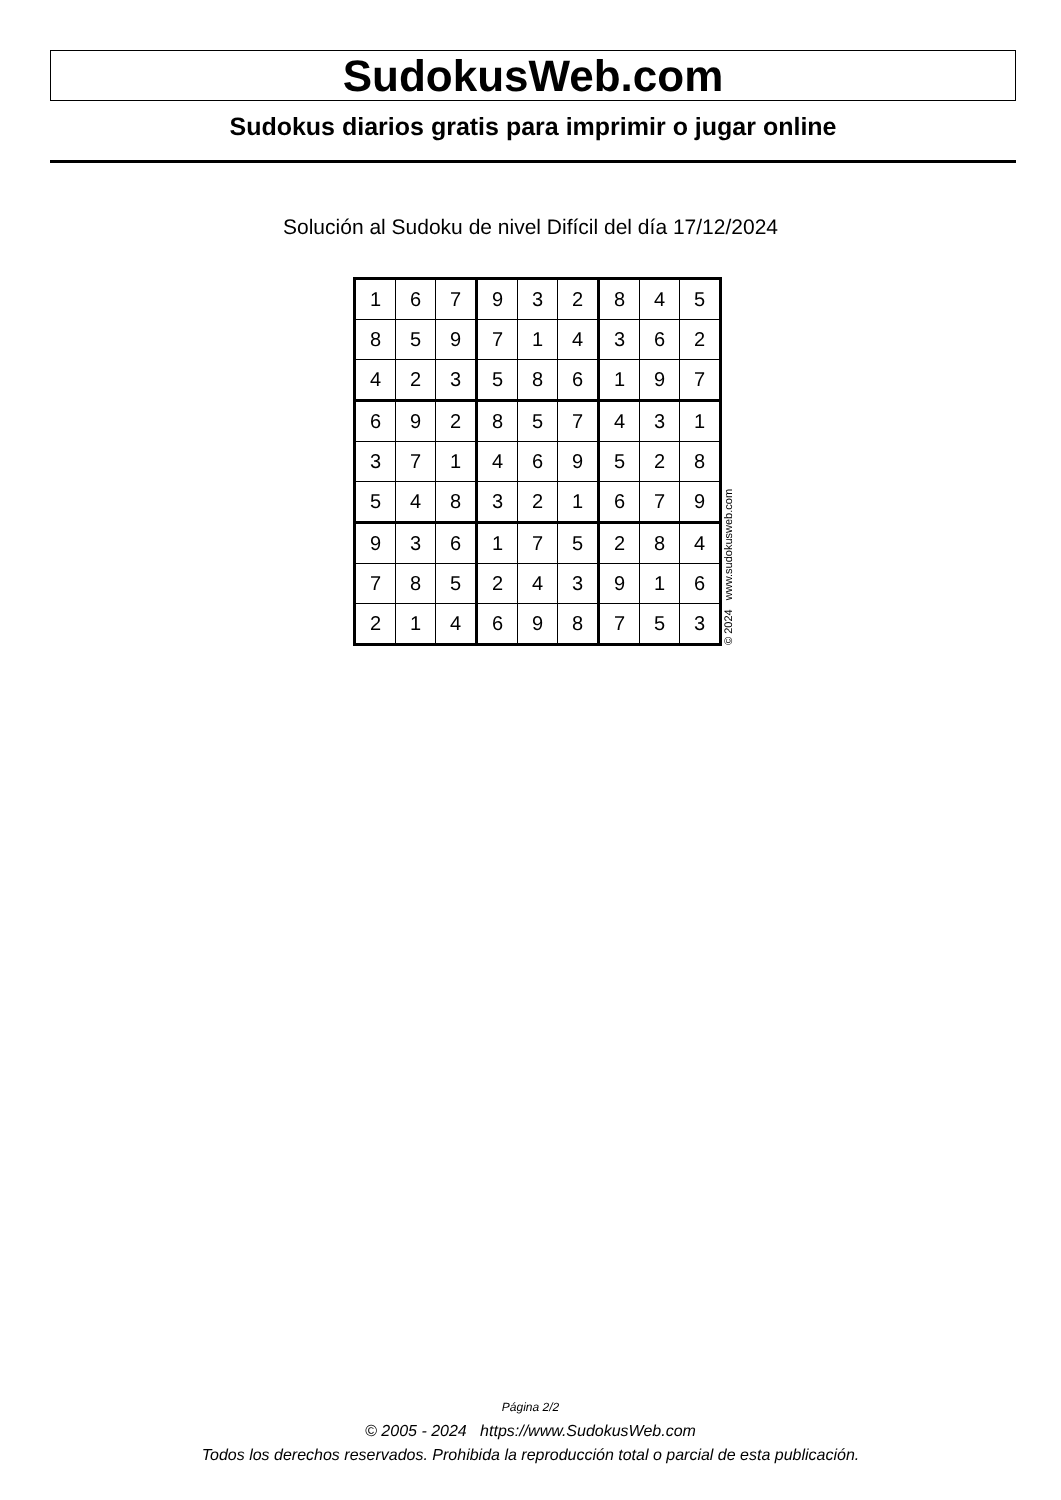SudokusWeb.com
Sudokus diarios gratis para imprimir o jugar online
Solución al Sudoku de nivel Difícil del día 17/12/2024
| 1 | 6 | 7 | 9 | 3 | 2 | 8 | 4 | 5 |
| 8 | 5 | 9 | 7 | 1 | 4 | 3 | 6 | 2 |
| 4 | 2 | 3 | 5 | 8 | 6 | 1 | 9 | 7 |
| 6 | 9 | 2 | 8 | 5 | 7 | 4 | 3 | 1 |
| 3 | 7 | 1 | 4 | 6 | 9 | 5 | 2 | 8 |
| 5 | 4 | 8 | 3 | 2 | 1 | 6 | 7 | 9 |
| 9 | 3 | 6 | 1 | 7 | 5 | 2 | 8 | 4 |
| 7 | 8 | 5 | 2 | 4 | 3 | 9 | 1 | 6 |
| 2 | 1 | 4 | 6 | 9 | 8 | 7 | 5 | 3 |
© 2024 www.sudokusweb.com
Página 2/2
© 2005 - 2024 https://www.SudokusWeb.com
Todos los derechos reservados. Prohibida la reproducción total o parcial de esta publicación.